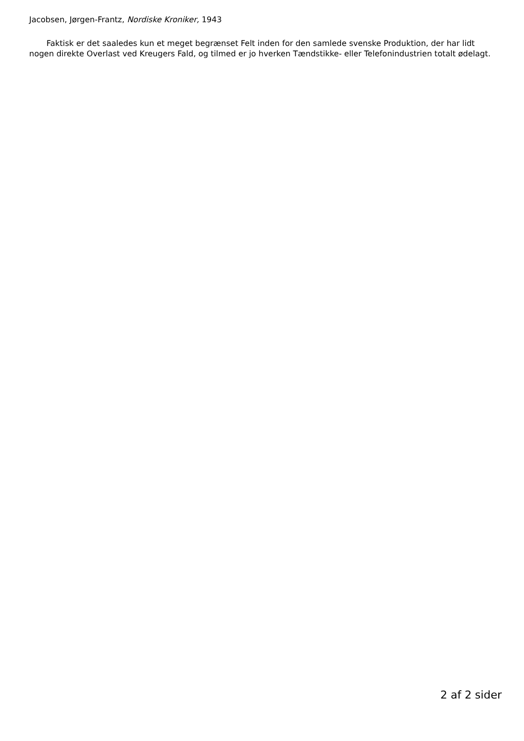Jacobsen, Jørgen-Frantz, Nordiske Kroniker, 1943
Faktisk er det saaledes kun et meget begrænset Felt inden for den samlede svenske Produktion, der har lidt nogen direkte Overlast ved Kreugers Fald, og tilmed er jo hverken Tændstikke- eller Telefonindustrien totalt ødelagt.
2 af 2 sider